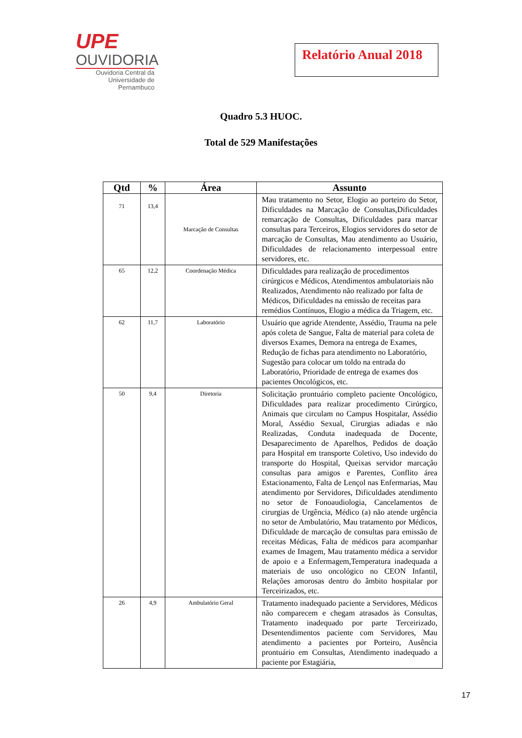UPE
OUVIDORIA
Ouvidoria Central da Universidade de Pernambuco
Relatório Anual 2018
Quadro 5.3 HUOC.
Total de 529 Manifestações
| Qtd | % | Área | Assunto |
| --- | --- | --- | --- |
| 71 | 13,4 | Marcação de Consultas | Mau tratamento no Setor, Elogio ao porteiro do Setor, Dificuldades na Marcação de Consultas,Dificuldades remarcação de Consultas, Dificuldades para marcar consultas para Terceiros, Elogios servidores do setor de marcação de Consultas, Mau atendimento ao Usuário, Dificuldades de relacionamento interpessoal entre servidores, etc. |
| 65 | 12,2 | Coordenação Médica | Dificuldades para realização de procedimentos cirúrgicos e Médicos, Atendimentos ambulatoriais não Realizados, Atendimento não realizado por falta de Médicos, Dificuldades na emissão de receitas para remédios Contínuos, Elogio a médica da Triagem, etc. |
| 62 | 11,7 | Laboratório | Usuário que agride Atendente, Assédio, Trauma na pele após coleta de Sangue, Falta de material para coleta de diversos Exames, Demora na entrega de Exames, Redução de fichas para atendimento no Laboratório, Sugestão para colocar um toldo na entrada do Laboratório, Prioridade de entrega de exames dos pacientes Oncológicos, etc. |
| 50 | 9,4 | Diretoria | Solicitação prontuário completo paciente Oncológico, Dificuldades para realizar procedimento Cirúrgico, Animais que circulam no Campus Hospitalar, Assédio Moral, Assédio Sexual, Cirurgias adiadas e não Realizadas, Conduta inadequada de Docente, Desaparecimento de Aparelhos, Pedidos de doação para Hospital em transporte Coletivo, Uso indevido do transporte do Hospital, Queixas servidor marcação consultas para amigos e Parentes, Conflito área Estacionamento, Falta de Lençol nas Enfermarias, Mau atendimento por Servidores, Dificuldades atendimento no setor de Fonoaudiologia, Cancelamentos de cirurgias de Urgência, Médico (a) não atende urgência no setor de Ambulatório, Mau tratamento por Médicos, Dificuldade de marcação de consultas para emissão de receitas Médicas, Falta de médicos para acompanhar exames de Imagem, Mau tratamento médica a servidor de apoio e a Enfermagem,Temperatura inadequada a materiais de uso oncológico no CEON Infantil, Relações amorosas dentro do âmbito hospitalar por Terceirizados, etc. |
| 26 | 4,9 | Ambulatório Geral | Tratamento inadequado paciente a Servidores, Médicos não comparecem e chegam atrasados às Consultas, Tratamento inadequado por parte Terceirizado, Desentendimentos paciente com Servidores, Mau atendimento a pacientes por Porteiro, Ausência prontuário em Consultas, Atendimento inadequado a paciente por Estagiária, |
17